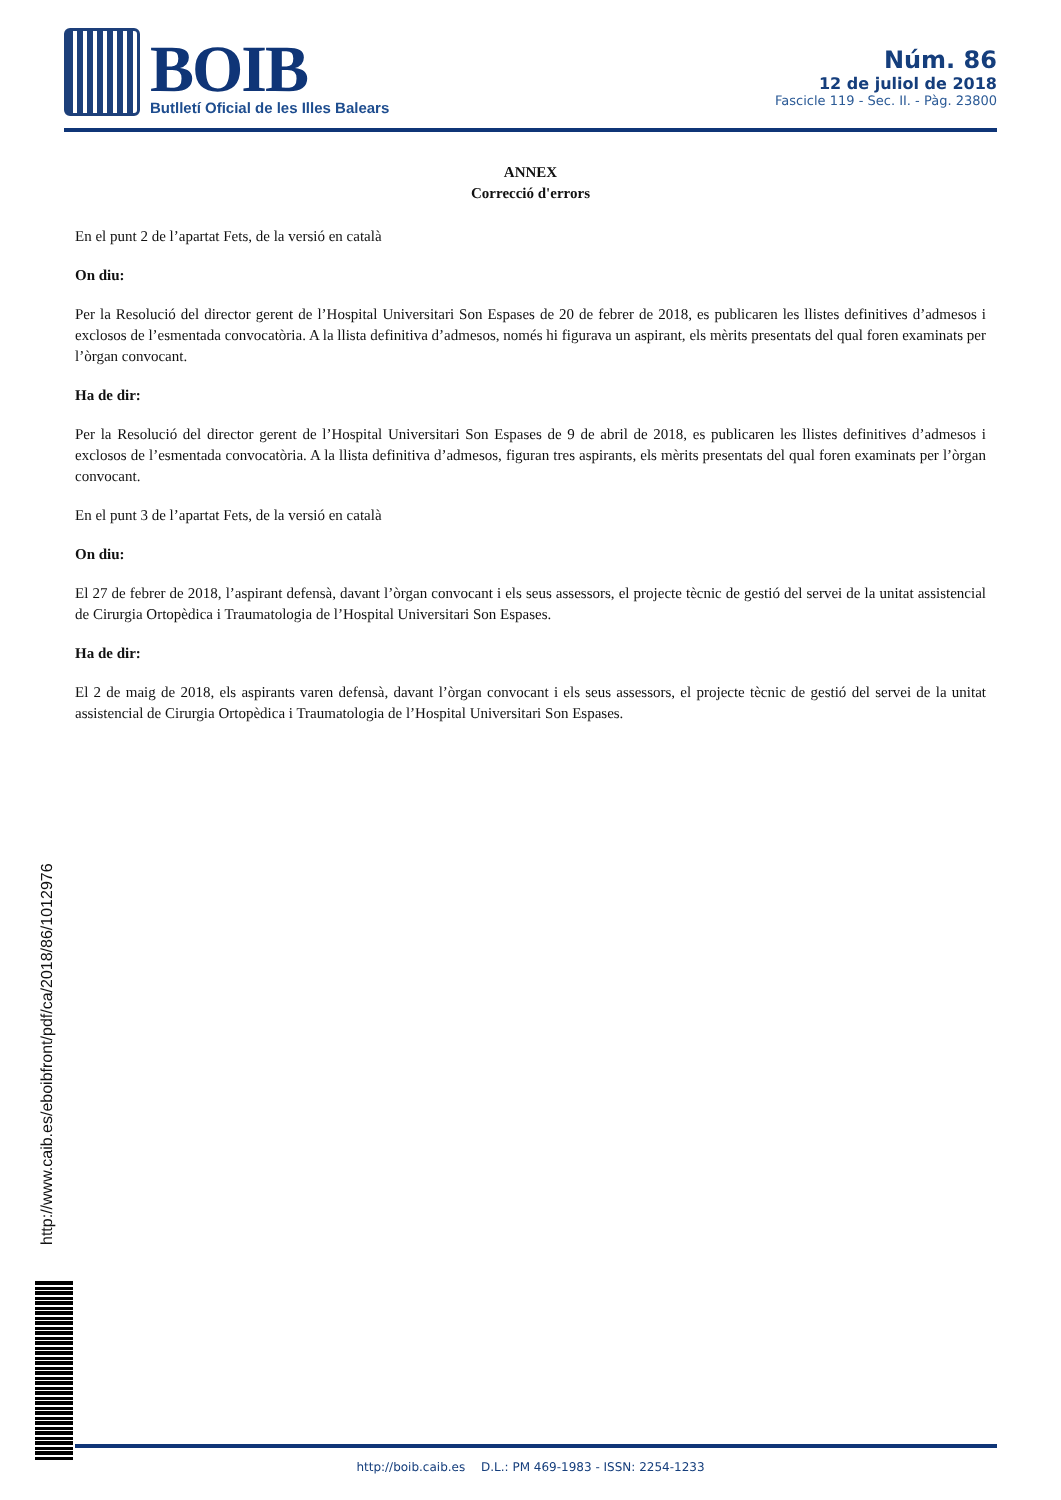BOIB
Butlletí Oficial de les Illes Balears
Núm. 86
12 de juliol de 2018
Fascicle 119 - Sec. II. - Pàg. 23800
ANNEX
Correcció d'errors
En el punt 2 de l’apartat Fets, de la versió en català
On diu:
Per la Resolució del director gerent de l’Hospital Universitari Son Espases de 20 de febrer de 2018, es publicaren les llistes definitives d’admesos i exclosos de l’esmentada convocatòria. A la llista definitiva d’admesos, només hi figurava un aspirant, els mèrits presentats del qual foren examinats per l’òrgan convocant.
Ha de dir:
Per la Resolució del director gerent de l’Hospital Universitari Son Espases de 9 de abril de 2018, es publicaren les llistes definitives d’admesos i exclosos de l’esmentada convocatòria. A la llista definitiva d’admesos, figuran tres aspirants, els mèrits presentats del qual foren examinats per l’òrgan convocant.
En el punt 3 de l’apartat Fets, de la versió en català
On diu:
El 27 de febrer de 2018, l’aspirant defensà, davant l’òrgan convocant i els seus assessors, el projecte tècnic de gestió del servei de la unitat assistencial de Cirurgia Ortopèdica i Traumatologia de l’Hospital Universitari Son Espases.
Ha de dir:
El 2 de maig de 2018, els aspirants varen defensà, davant l’òrgan convocant i els seus assessors, el projecte tècnic de gestió del servei de la unitat assistencial de Cirurgia Ortopèdica i Traumatologia de l’Hospital Universitari Son Espases.
http://www.caib.es/eboibfront/pdf/ca/2018/86/1012976
http://boib.caib.es D.L.: PM 469-1983 - ISSN: 2254-1233